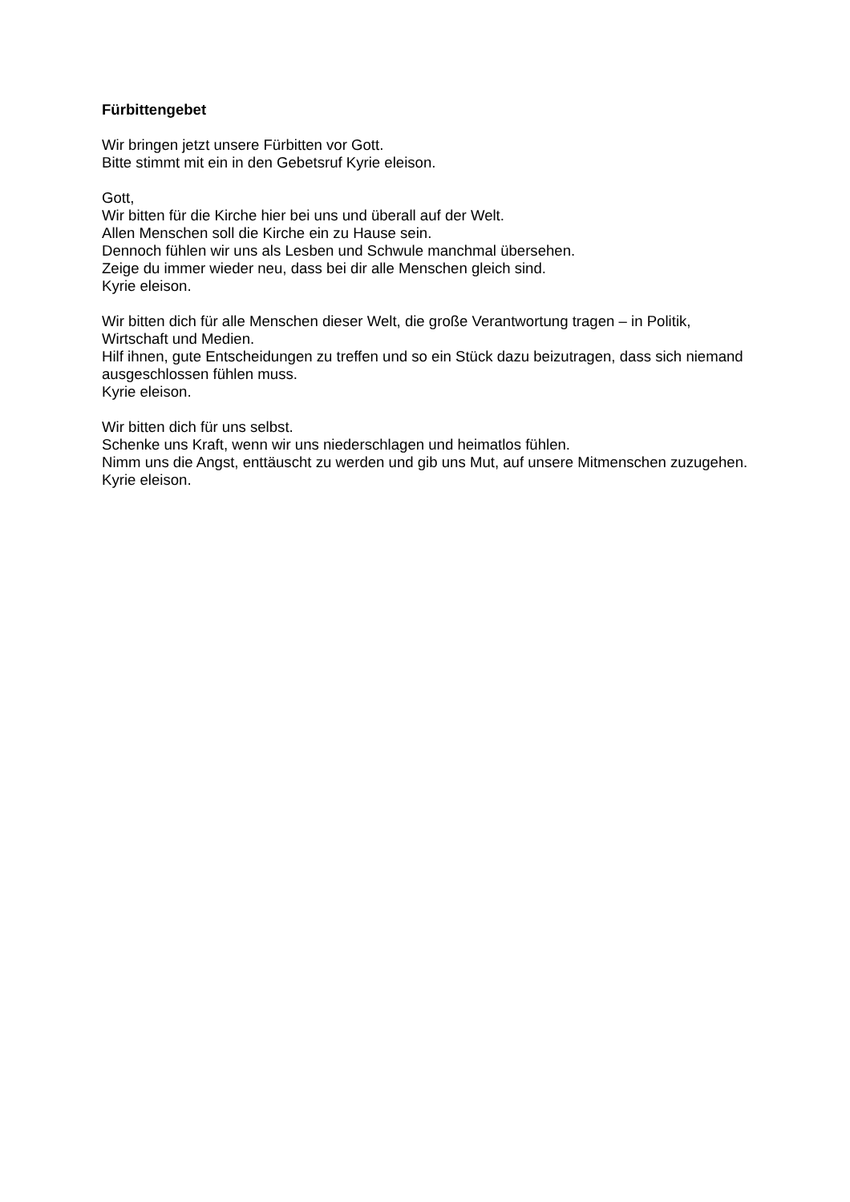Fürbittengebet
Wir bringen jetzt unsere Fürbitten vor Gott.
Bitte stimmt mit ein in den Gebetsruf Kyrie eleison.
Gott,
Wir bitten für die Kirche hier bei uns und überall auf der Welt.
Allen Menschen soll die Kirche ein zu Hause sein.
Dennoch fühlen wir uns als Lesben und Schwule manchmal übersehen.
Zeige du immer wieder neu, dass bei dir alle Menschen gleich sind.
Kyrie eleison.
Wir bitten dich für alle Menschen dieser Welt, die große Verantwortung tragen – in Politik, Wirtschaft und Medien.
Hilf ihnen, gute Entscheidungen zu treffen und so ein Stück dazu beizutragen, dass sich niemand ausgeschlossen fühlen muss.
Kyrie eleison.
Wir bitten dich für uns selbst.
Schenke uns Kraft, wenn wir uns niederschlagen und heimatlos fühlen.
Nimm uns die Angst, enttäuscht zu werden und gib uns Mut, auf unsere Mitmenschen zuzugehen.
Kyrie eleison.